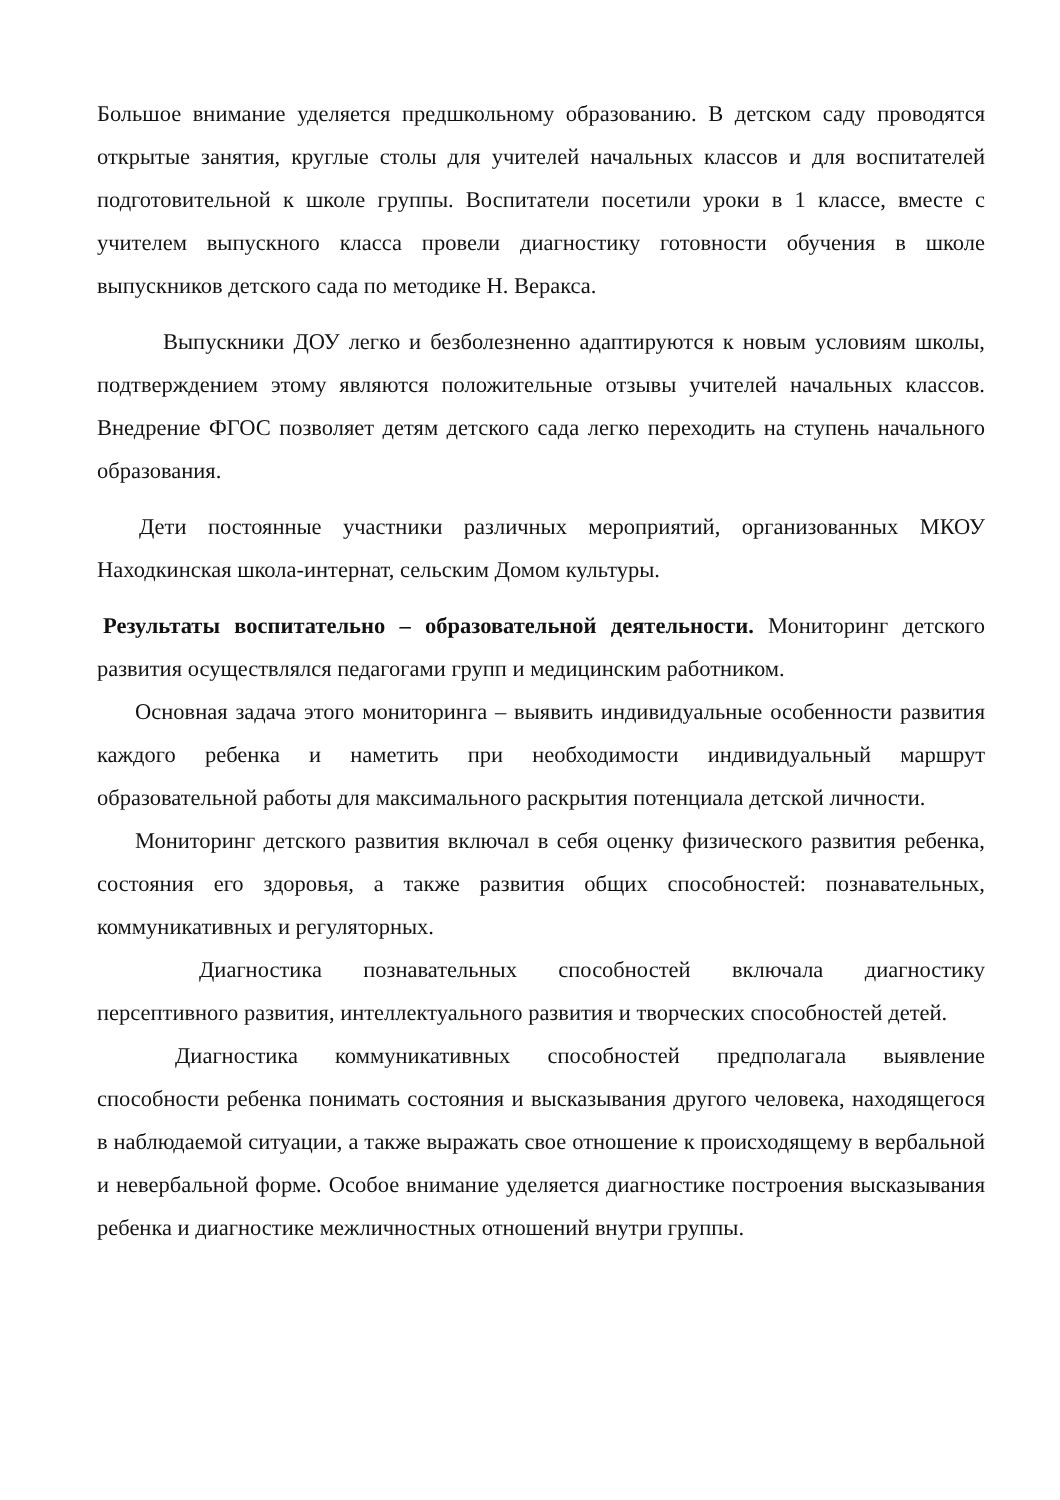Большое внимание уделяется предшкольному образованию. В детском саду проводятся открытые занятия, круглые столы для учителей начальных классов и для воспитателей подготовительной к школе группы. Воспитатели посетили уроки в 1 классе, вместе с учителем выпускного класса провели диагностику готовности обучения в школе выпускников детского сада по методике Н. Веракса.
Выпускники ДОУ легко и безболезненно адаптируются к новым условиям школы, подтверждением этому являются положительные отзывы учителей начальных классов. Внедрение ФГОС позволяет детям детского сада легко переходить на ступень начального образования.
Дети постоянные участники различных мероприятий, организованных МКОУ Находкинская школа-интернат, сельским Домом культуры.
Результаты воспитательно – образовательной деятельности. Мониторинг детского развития осуществлялся педагогами групп и медицинским работником.
Основная задача этого мониторинга – выявить индивидуальные особенности развития каждого ребенка и наметить при необходимости индивидуальный маршрут образовательной работы для максимального раскрытия потенциала детской личности.
Мониторинг детского развития включал в себя оценку физического развития ребенка, состояния его здоровья, а также развития общих способностей: познавательных, коммуникативных и регуляторных.
Диагностика познавательных способностей включала диагностику персептивного развития, интеллектуального развития и творческих способностей детей.
Диагностика коммуникативных способностей предполагала выявление способности ребенка понимать состояния и высказывания другого человека, находящегося в наблюдаемой ситуации, а также выражать свое отношение к происходящему в вербальной и невербальной форме. Особое внимание уделяется диагностике построения высказывания ребенка и диагностике межличностных отношений внутри группы.